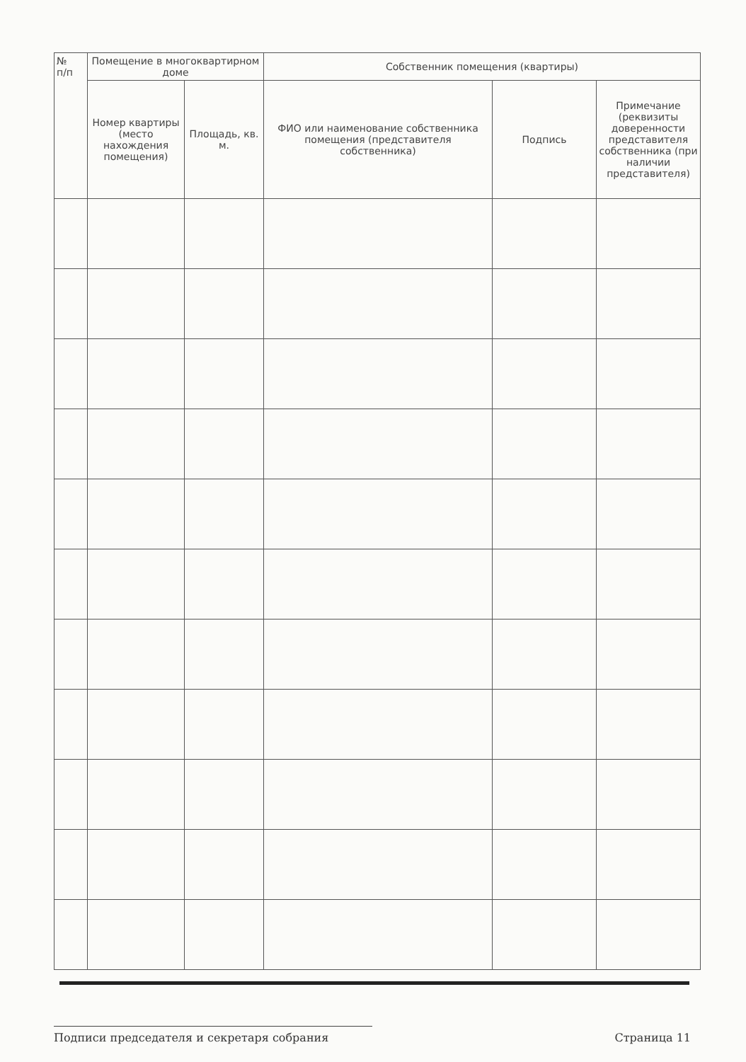| № п/п | Помещение в многоквартирном доме | | Собственник помещения (квартиры) | | |
| --- | --- | --- | --- | --- | --- |
| | Номер квартиры (место нахождения помещения) | Площадь, кв. м. | ФИО или наименование собственника помещения (представителя собственника) | Подпись | Примечание (реквизиты доверенности представителя собственника (при наличии представителя) |
Подписи председателя и секретаря собрания Страница 11